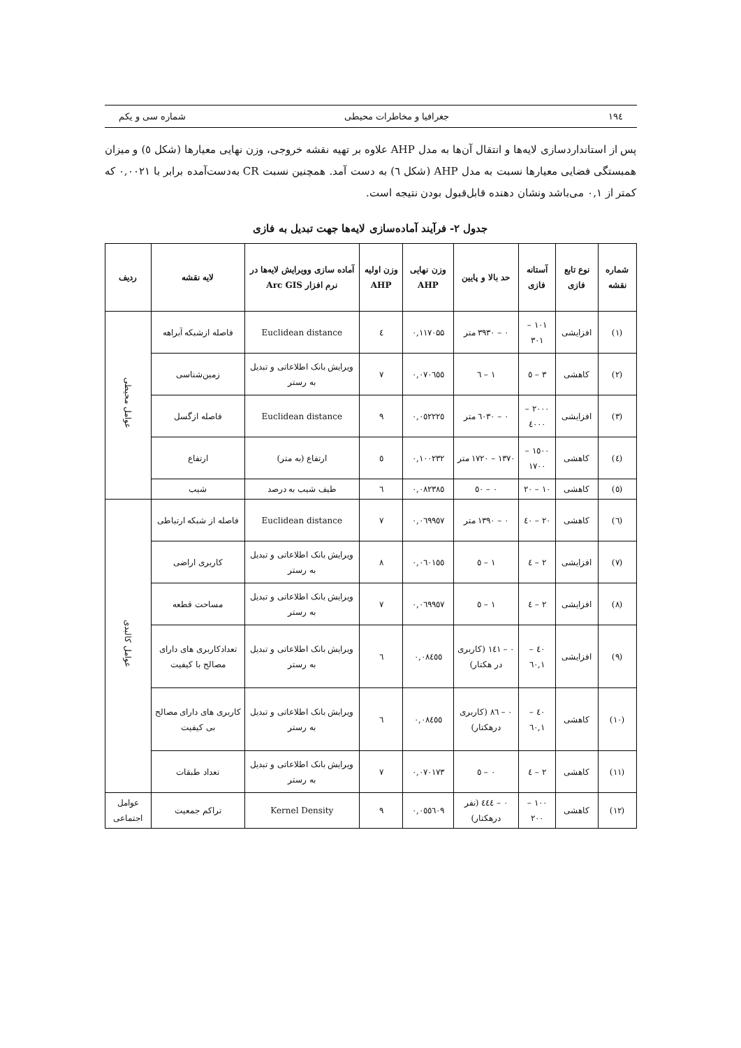۱۹٤ جغرافیا و مخاطرات محیطی شماره سی و یکم
پس از استانداردسازی لایه‌ها و انتقال آن‌ها به مدل AHP علاوه بر تهیه نقشه خروجی، وزن نهایی معیارها (شکل ٥) و میزان همبستگی فضایی معیارها نسبت به مدل AHP (شکل ٦) به دست آمد. همچنین نسبت CR به‌دست‌آمده برابر با ۰,۰۰۲۱ که کمتر از ۰,۱ می‌باشد ونشان دهنده قابل‌قبول بودن نتیجه است.
جدول ۲- فرآیند آماده‌سازی لایه‌ها جهت تبدیل به فازی
| شماره نقشه | نوع تابع فازی | آستانه فازی | حد بالا و پایین | وزن نهایی AHP | وزن اولیه AHP | آماده سازی وویرایش لایه‌ها در نرم افزار Arc GIS | لایه نقشه | ردیف |
| --- | --- | --- | --- | --- | --- | --- | --- | --- |
| (۱) | افزایشی | ۱۰۱ – ۳۰۱ | ۰ – ۳۹۳۰ متر | ۰,۱۱۷۰۵۵ | ٤ | Euclidean distance | فاصله ازشبکه آبراهه | عوامل محیطی |
| (۲) | کاهشی | ۳ – ٥ | ۱ – ٦ | ۰,۰۷۰٦٥٥ | ۷ | ویرایش بانک اطلاعاتی و تبدیل به رستر | زمین‌شناسی | |
| (۳) | افزایشی | ۲۰۰۰ – ٤۰۰۰ | ۰ – ٦۰۳۰ متر | ۰,۰٥۲۲۲٥ | ۹ | Euclidean distance | فاصله ازگسل | |
| (٤) | کاهشی | ۱٥۰۰ – ۱۷۰۰ | ۱۳۷۰ – ۱۷۲۰ متر | ۰,۱۰۰۲۳۲ | ٥ | ارتفاع (به متر) | ارتفاع | |
| (٥) | کاهشی | ۱۰ – ۲۰ | ۰ – ٥۰ | ۰,۰۸۲۳۸٥ | ٦ | طیف شیب به درصد | شیب | |
| (٦) | کاهشی | ۲۰ – ٤۰ | ۰ – ۱۳۹۰ متر | ۰,۰٦۹۹٥۷ | ۷ | Euclidean distance | فاصله از شبکه ارتباطی | عوامل کالبدی |
| (۷) | افزایشی | ۲ – ٤ | ۱ – ٥ | ۰,۰٦۰۱٥٥ | ۸ | ویرایش بانک اطلاعاتی و تبدیل به رستر | کاربری اراضی | |
| (۸) | افزایشی | ۲ – ٤ | ۱ – ٥ | ۰,۰٦۹۹٥۷ | ۷ | ویرایش بانک اطلاعاتی و تبدیل به رستر | مساحت قطعه | |
| (۹) | افزایشی | ٤۰ – ٦۰,۱ | ۰ – ۱٤۱ (کاربری در هکتار) | ۰,۰۸٤٥٥ | ٦ | ویرایش بانک اطلاعاتی و تبدیل به رستر | تعدادکاربری های دارای مصالح با کیفیت | |
| (۱۰) | کاهشی | ٤۰ – ٦۰,۱ | ۰ – ۸٦ (کاربری درهکتار) | ۰,۰۸٤٥٥ | ٦ | ویرایش بانک اطلاعاتی و تبدیل به رستر | کاربری های دارای مصالح بی کیفیت | |
| (۱۱) | کاهشی | ۲ – ٤ | ۰ – ٥ | ۰,۰۷۰۱۷۳ | ۷ | ویرایش بانک اطلاعاتی و تبدیل به رستر | تعداد طبقات | |
| (۱۲) | کاهشی | ۱۰۰ – ۲۰۰ | ۰ – ٤٤٤ (نفر درهکتار) | ۰,۰٥٥٦۰۹ | ۹ | Kernel Density | تراکم جمعیت | عوامل اجتماعی |